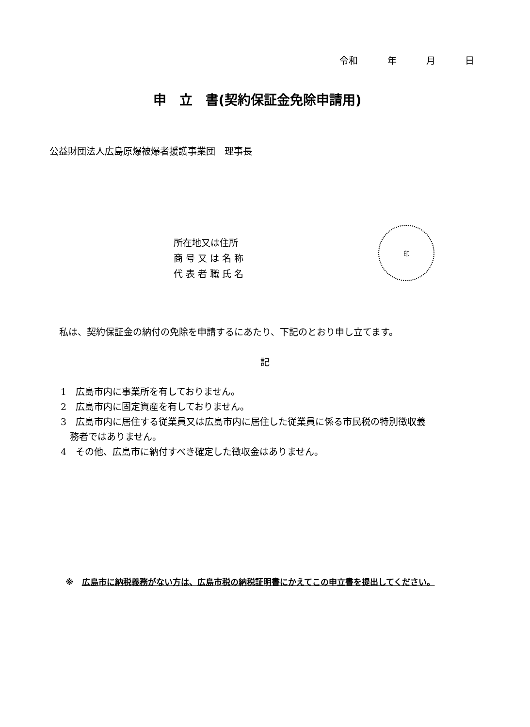令和 年 月 日
申　立　書(契約保証金免除申請用)
公益財団法人広島原爆被爆者援護事業団　理事長
所在地又は住所
商 号 又 は 名 称
代 表 者 職 氏 名
印
私は、契約保証金の納付の免除を申請するにあたり、下記のとおり申し立てます。
記
1　広島市内に事業所を有しておりません。
2　広島市内に固定資産を有しておりません。
3　広島市内に居住する従業員又は広島市内に居住した従業員に係る市民税の特別徴収義
　務者ではありません。
4　その他、広島市に納付すべき確定した徴収金はありません。
※　広島市に納税義務がない方は、広島市税の納税証明書にかえてこの申立書を提出してください。